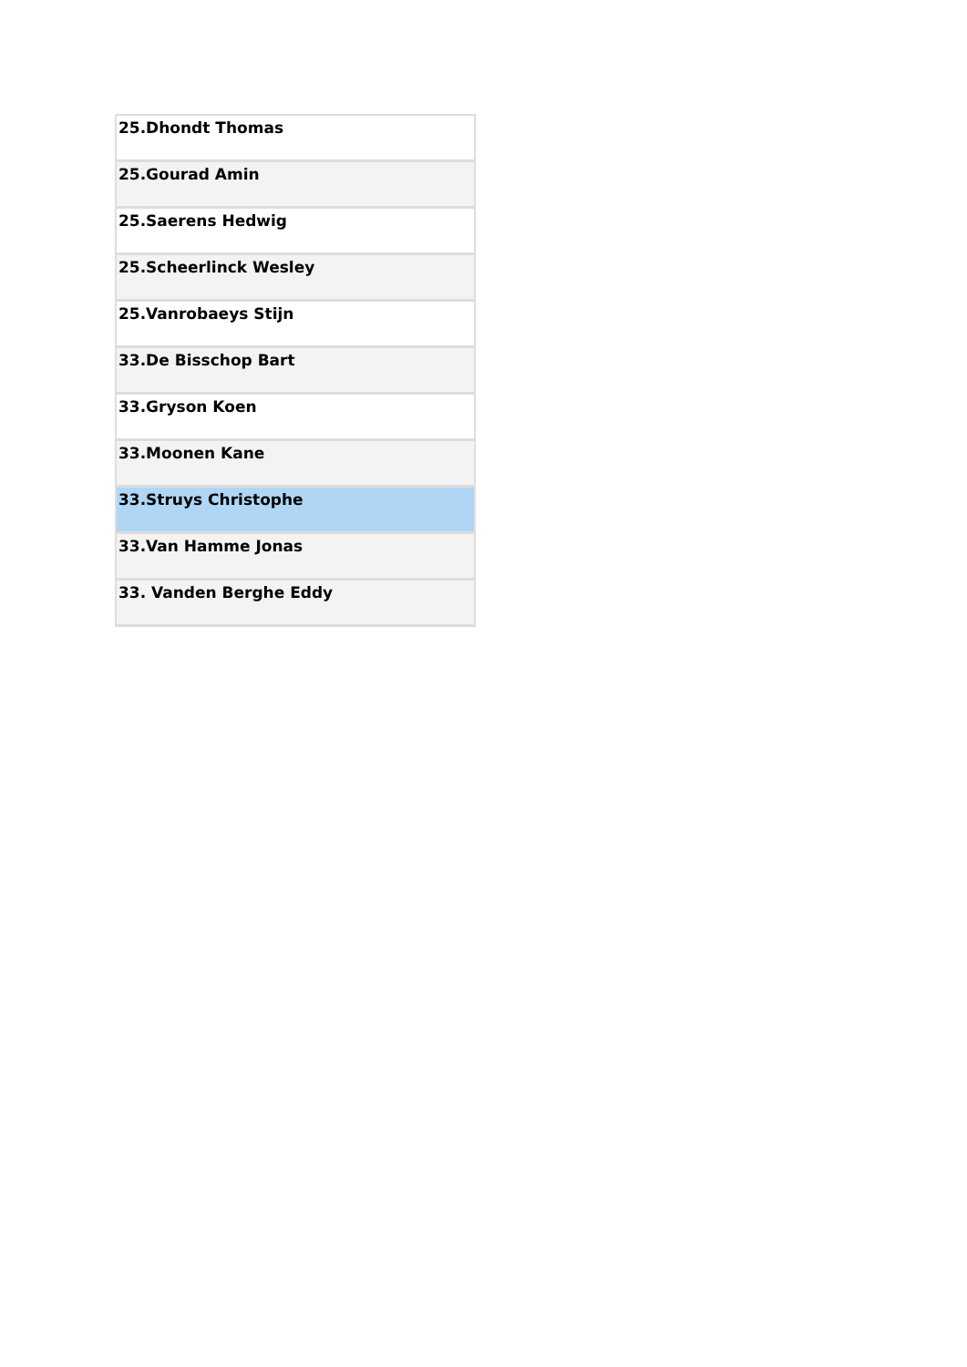| 25.Dhondt Thomas |
| 25.Gourad Amin |
| 25.Saerens Hedwig |
| 25.Scheerlinck Wesley |
| 25.Vanrobaeys Stijn |
| 33.De Bisschop Bart |
| 33.Gryson Koen |
| 33.Moonen Kane |
| 33.Struys Christophe |
| 33.Van Hamme Jonas |
| 33. Vanden Berghe Eddy |